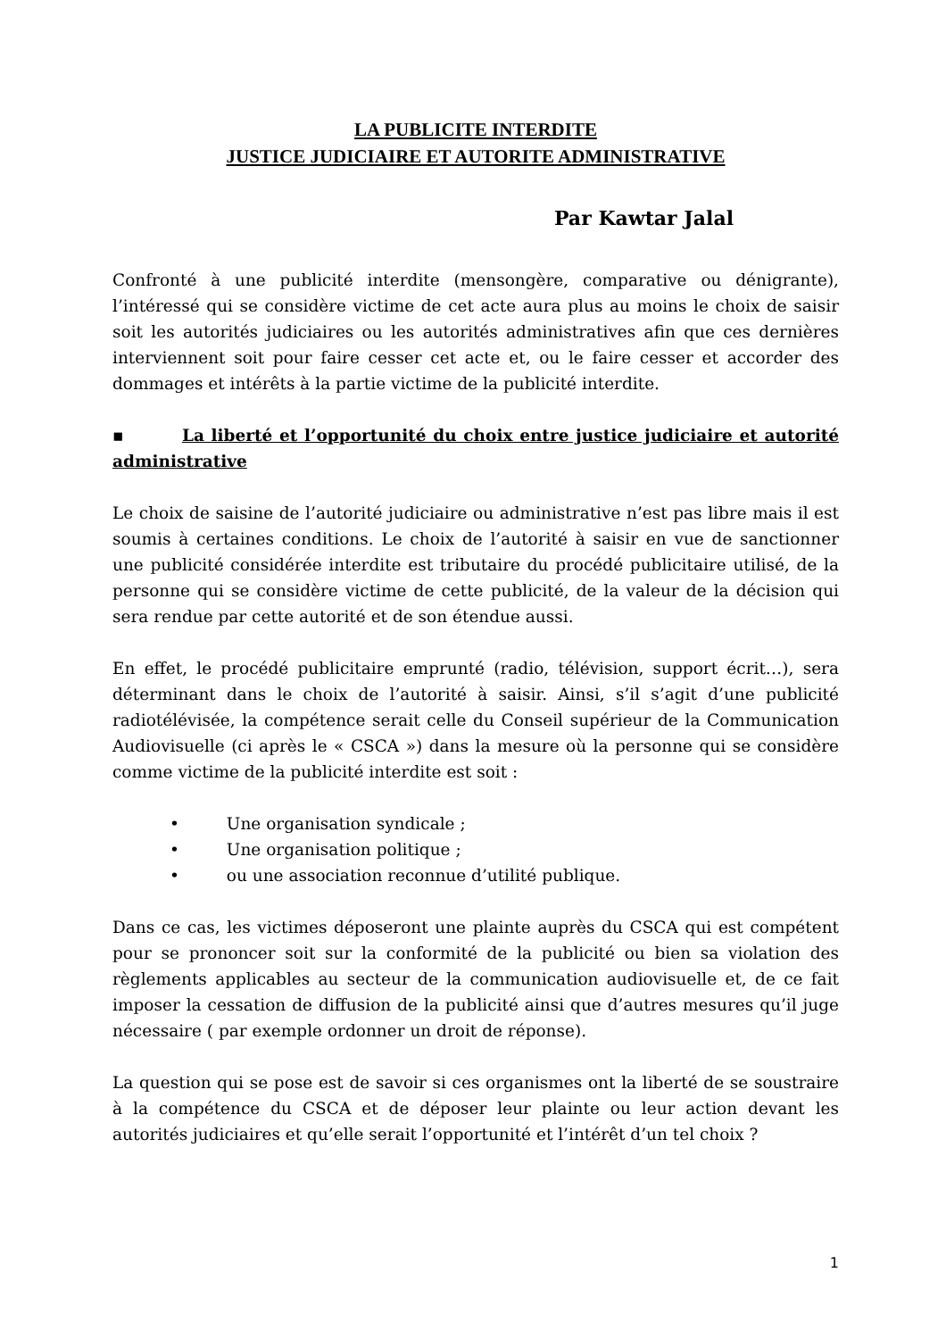LA PUBLICITE INTERDITE
JUSTICE JUDICIAIRE ET AUTORITE ADMINISTRATIVE
Par Kawtar Jalal
Confronté à une publicité interdite (mensongère, comparative ou dénigrante), l’intéressé qui se considère victime de cet acte aura plus au moins le choix de saisir soit les autorités judiciaires ou les autorités administratives afin que ces dernières interviennent soit pour faire cesser cet acte et, ou le faire cesser et accorder des dommages et intérêts à la partie victime de la publicité interdite.
▪ La liberté et l’opportunité du choix entre justice judiciaire et autorité administrative
Le choix de saisine de l’autorité judiciaire ou administrative n’est pas libre mais il est soumis à certaines conditions. Le choix de l’autorité à saisir en vue de sanctionner une publicité considérée interdite est tributaire du procédé publicitaire utilisé, de la personne qui se considère victime de cette publicité, de la valeur de la décision qui sera rendue par cette autorité et de son étendue aussi.
En effet, le procédé publicitaire emprunté (radio, télévision, support écrit…), sera déterminant dans le choix de l’autorité à saisir. Ainsi, s’il s’agit d’une publicité radiotélévisée, la compétence serait celle du Conseil supérieur de la Communication Audiovisuelle (ci après le « CSCA ») dans la mesure où la personne qui se considère comme victime de la publicité interdite est soit :
• Une organisation syndicale ;
• Une organisation politique ;
• ou une association reconnue d’utilité publique.
Dans ce cas, les victimes déposeront une plainte auprès du CSCA qui est compétent pour se prononcer soit sur la conformité de la publicité ou bien sa violation des règlements applicables au secteur de la communication audiovisuelle et, de ce fait imposer la cessation de diffusion de la publicité ainsi que d’autres mesures qu’il juge nécessaire ( par exemple ordonner un droit de réponse).
La question qui se pose est de savoir si ces organismes ont la liberté de se soustraire à la compétence du CSCA et de déposer leur plainte ou leur action devant les autorités judiciaires et qu’elle serait l’opportunité et l’intérêt d’un tel choix ?
1